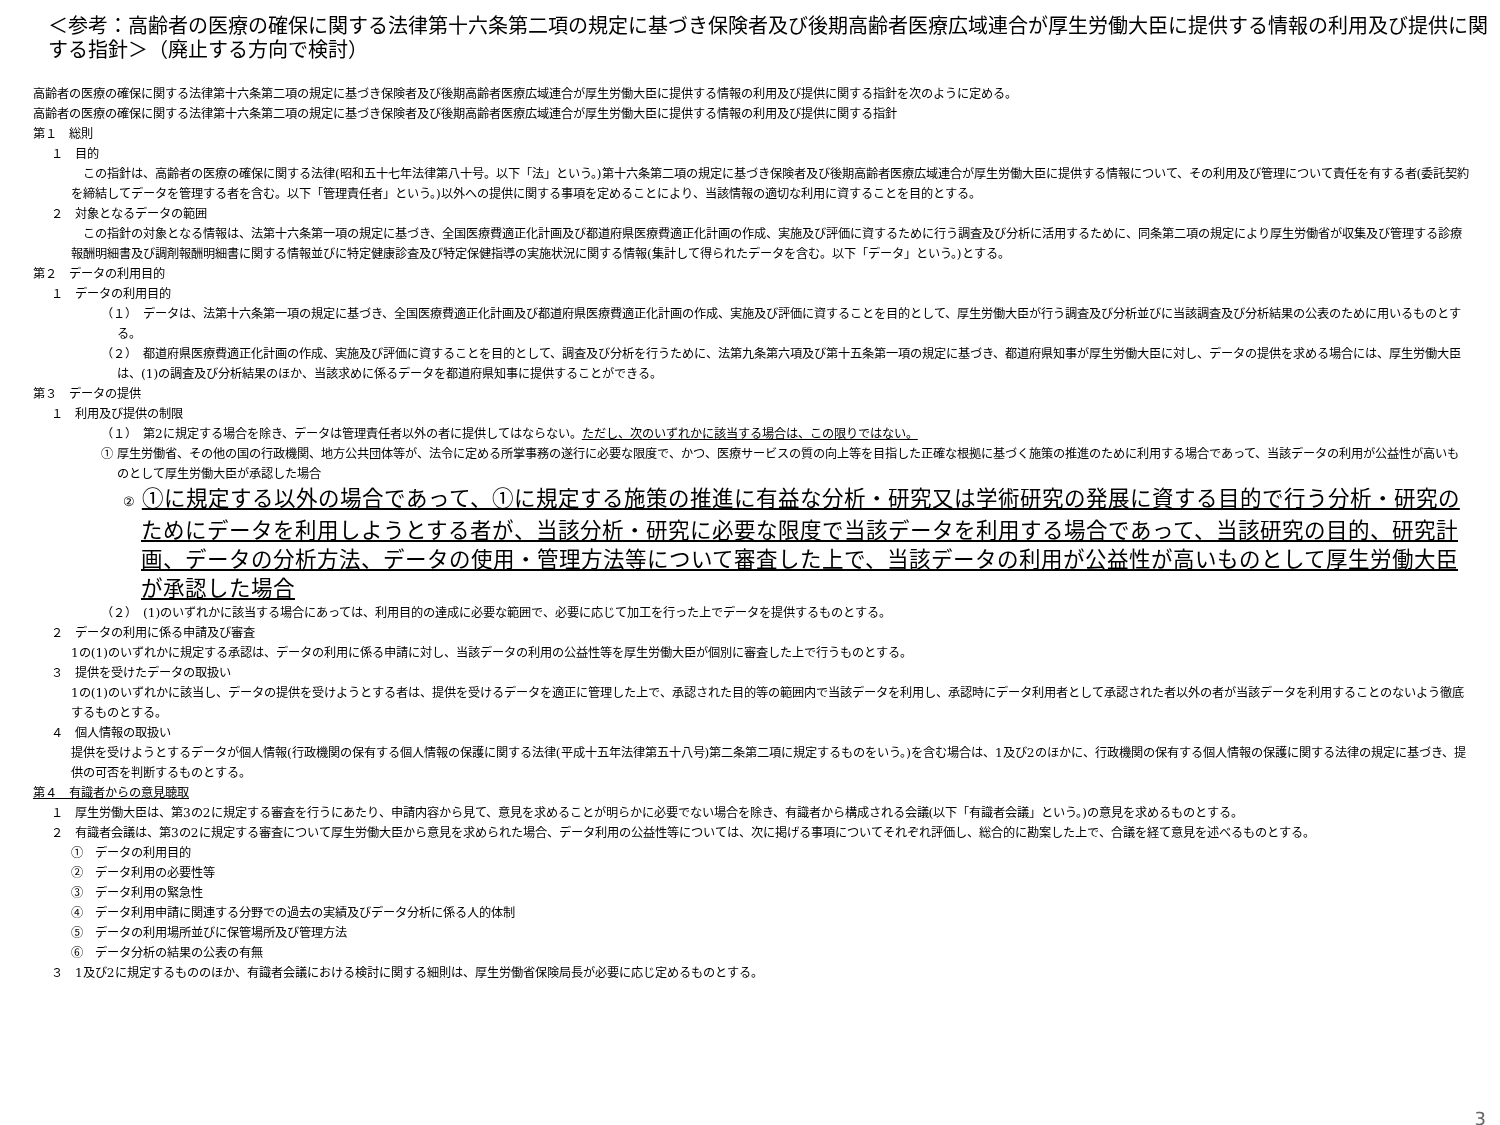＜参考：高齢者の医療の確保に関する法律第十六条第二項の規定に基づき保険者及び後期高齢者医療広域連合が厚生労働大臣に提供する情報の利用及び提供に関する指針＞（廃止する方向で検討）
高齢者の医療の確保に関する法律第十六条第二項の規定に基づき保険者及び後期高齢者医療広域連合が厚生労働大臣に提供する情報の利用及び提供に関する指針を次のように定める。
高齢者の医療の確保に関する法律第十六条第二項の規定に基づき保険者及び後期高齢者医療広域連合が厚生労働大臣に提供する情報の利用及び提供に関する指針
第１　総則
１　目的
　この指針は、高齢者の医療の確保に関する法律(昭和五十七年法律第八十号。以下「法」という。)第十六条第二項の規定に基づき保険者及び後期高齢者医療広域連合が厚生労働大臣に提供する情報について、その利用及び管理について責任を有する者(委託契約を締結してデータを管理する者を含む。以下「管理責任者」という。)以外への提供に関する事項を定めることにより、当該情報の適切な利用に資することを目的とする。
２　対象となるデータの範囲
　この指針の対象となる情報は、法第十六条第一項の規定に基づき、全国医療費適正化計画及び都道府県医療費適正化計画の作成、実施及び評価に資するために行う調査及び分析に活用するために、同条第二項の規定により厚生労働省が収集及び管理する診療報酬明細書及び調剤報酬明細書に関する情報並びに特定健康診査及び特定保健指導の実施状況に関する情報(集計して得られたデータを含む。以下「データ」という。)とする。
第２　データの利用目的
１　データの利用目的
（１）　データは、法第十六条第一項の規定に基づき、全国医療費適正化計画及び都道府県医療費適正化計画の作成、実施及び評価に資することを目的として、厚生労働大臣が行う調査及び分析並びに当該調査及び分析結果の公表のために用いるものとする。
（２）　都道府県医療費適正化計画の作成、実施及び評価に資することを目的として、調査及び分析を行うために、法第九条第六項及び第十五条第一項の規定に基づき、都道府県知事が厚生労働大臣に対し、データの提供を求める場合には、厚生労働大臣は、(1)の調査及び分析結果のほか、当該求めに係るデータを都道府県知事に提供することができる。
第３　データの提供
１　利用及び提供の制限
（１）　第2に規定する場合を除き、データは管理責任者以外の者に提供してはならない。ただし、次のいずれかに該当する場合は、この限りではない。
① 厚生労働省、その他の国の行政機関、地方公共団体等が、法令に定める所掌事務の遂行に必要な限度で、かつ、医療サービスの質の向上等を目指した正確な根拠に基づく施策の推進のために利用する場合であって、当該データの利用が公益性が高いものとして厚生労働大臣が承認した場合
② ①に規定する以外の場合であって、①に規定する施策の推進に有益な分析・研究又は学術研究の発展に資する目的で行う分析・研究のためにデータを利用しようとする者が、当該分析・研究に必要な限度で当該データを利用する場合であって、当該研究の目的、研究計画、データの分析方法、データの使用・管理方法等について審査した上で、当該データの利用が公益性が高いものとして厚生労働大臣が承認した場合
（２）　(1)のいずれかに該当する場合にあっては、利用目的の達成に必要な範囲で、必要に応じて加工を行った上でデータを提供するものとする。
２　データの利用に係る申請及び審査
1の(1)のいずれかに規定する承認は、データの利用に係る申請に対し、当該データの利用の公益性等を厚生労働大臣が個別に審査した上で行うものとする。
３　提供を受けたデータの取扱い
1の(1)のいずれかに該当し、データの提供を受けようとする者は、提供を受けるデータを適正に管理した上で、承認された目的等の範囲内で当該データを利用し、承認時にデータ利用者として承認された者以外の者が当該データを利用することのないよう徹底するものとする。
４　個人情報の取扱い
提供を受けようとするデータが個人情報(行政機関の保有する個人情報の保護に関する法律(平成十五年法律第五十八号)第二条第二項に規定するものをいう。)を含む場合は、1及び2のほかに、行政機関の保有する個人情報の保護に関する法律の規定に基づき、提供の可否を判断するものとする。
第４　有識者からの意見聴取
１　厚生労働大臣は、第3の2に規定する審査を行うにあたり、申請内容から見て、意見を求めることが明らかに必要でない場合を除き、有識者から構成される会議(以下「有識者会議」という。)の意見を求めるものとする。
２　有識者会議は、第3の2に規定する審査について厚生労働大臣から意見を求められた場合、データ利用の公益性等については、次に掲げる事項についてそれぞれ評価し、総合的に勘案した上で、合議を経て意見を述べるものとする。
①　データの利用目的
②　データ利用の必要性等
③　データ利用の緊急性
④　データ利用申請に関連する分野での過去の実績及びデータ分析に係る人的体制
⑤　データの利用場所並びに保管場所及び管理方法
⑥　データ分析の結果の公表の有無
３　1及び2に規定するもののほか、有識者会議における検討に関する細則は、厚生労働省保険局長が必要に応じ定めるものとする。
3